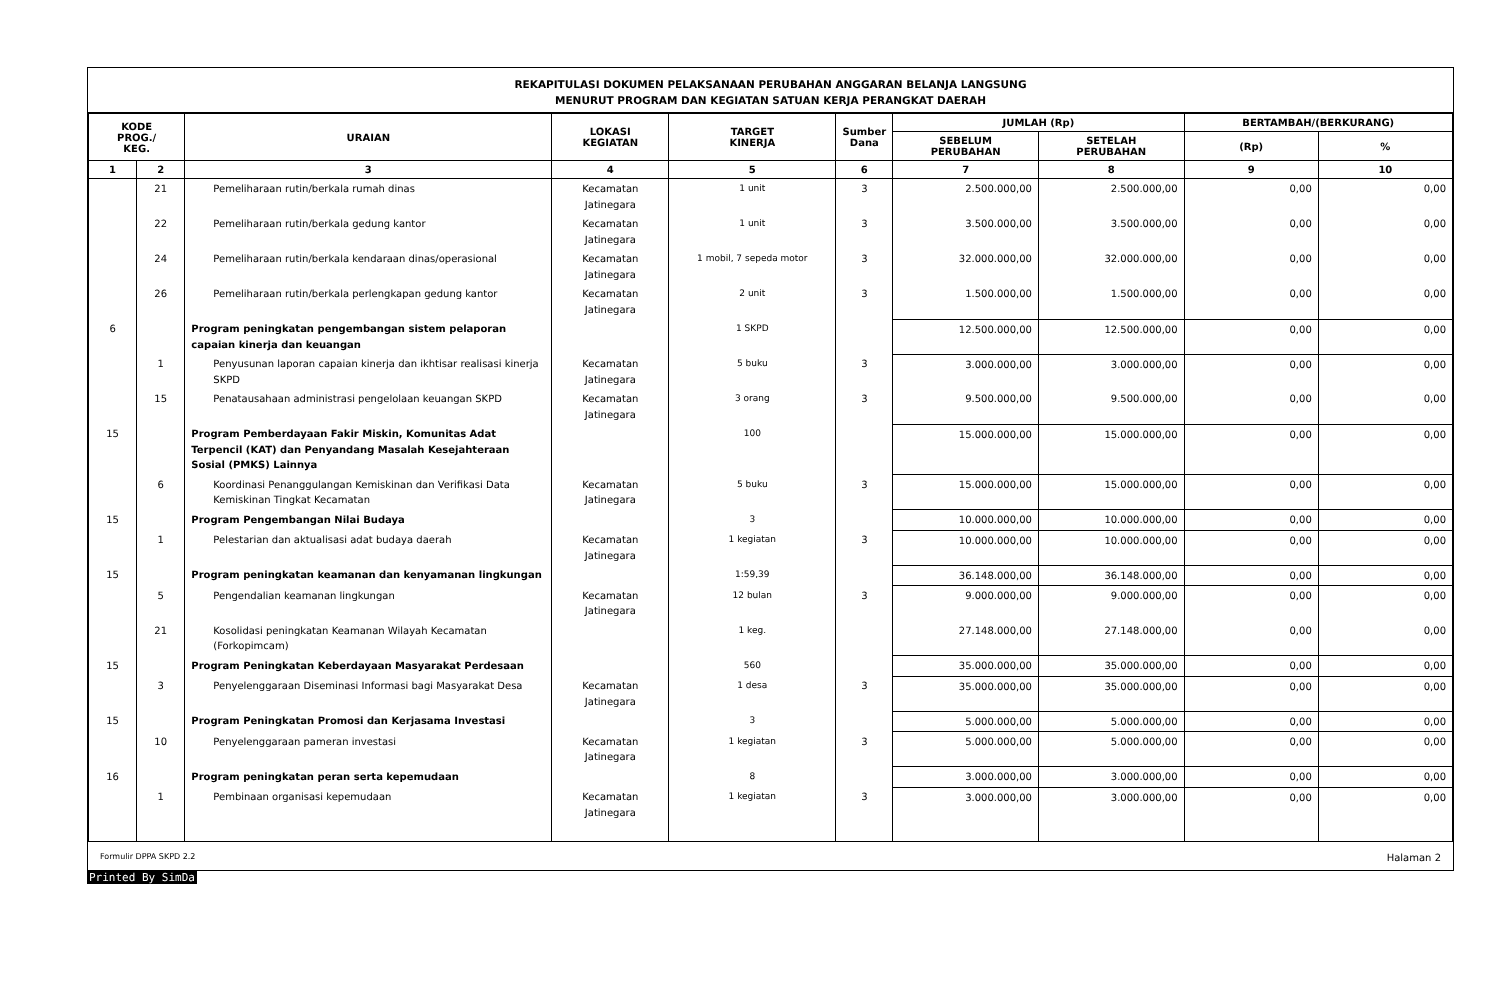REKAPITULASI DOKUMEN PELAKSANAAN PERUBAHAN ANGGARAN BELANJA LANGSUNG
MENURUT PROGRAM DAN KEGIATAN SATUAN KERJA PERANGKAT DAERAH
| KODE PROG./ KEG. | | URAIAN | LOKASI KEGIATAN | TARGET KINERJA | Sumber Dana | JUMLAH (Rp) | | BERTAMBAH/(BERKURANG) | |
| --- | --- | --- | --- | --- | --- | --- | --- | --- | --- |
| | | | | | | SEBELUM PERUBAHAN | SETELAH PERUBAHAN | (Rp) | % |
| 1 | 2 | 3 | 4 | 5 | 6 | 7 | 8 | 9 | 10 |
| | 21 | Pemeliharaan rutin/berkala rumah dinas | Kecamatan Jatinegara | 1 unit | 3 | 2.500.000,00 | 2.500.000,00 | 0,00 | 0,00 |
| | 22 | Pemeliharaan rutin/berkala gedung kantor | Kecamatan Jatinegara | 1 unit | 3 | 3.500.000,00 | 3.500.000,00 | 0,00 | 0,00 |
| | 24 | Pemeliharaan rutin/berkala kendaraan dinas/operasional | Kecamatan Jatinegara | 1 mobil, 7 sepeda motor | 3 | 32.000.000,00 | 32.000.000,00 | 0,00 | 0,00 |
| | 26 | Pemeliharaan rutin/berkala perlengkapan gedung kantor | Kecamatan Jatinegara | 2 unit | 3 | 1.500.000,00 | 1.500.000,00 | 0,00 | 0,00 |
| 6 | | Program peningkatan pengembangan sistem pelaporan capaian kinerja dan keuangan | | 1 SKPD | | 12.500.000,00 | 12.500.000,00 | 0,00 | 0,00 |
| | 1 | Penyusunan laporan capaian kinerja dan ikhtisar realisasi kinerja SKPD | Kecamatan Jatinegara | 5 buku | 3 | 3.000.000,00 | 3.000.000,00 | 0,00 | 0,00 |
| | 15 | Penatausahaan administrasi pengelolaan keuangan SKPD | Kecamatan Jatinegara | 3 orang | 3 | 9.500.000,00 | 9.500.000,00 | 0,00 | 0,00 |
| 15 | | Program Pemberdayaan Fakir Miskin, Komunitas Adat Terpencil (KAT) dan Penyandang Masalah Kesejahteraan Sosial (PMKS) Lainnya | | 100 | | 15.000.000,00 | 15.000.000,00 | 0,00 | 0,00 |
| | 6 | Koordinasi Penanggulangan Kemiskinan dan Verifikasi Data Kemiskinan Tingkat Kecamatan | Kecamatan Jatinegara | 5 buku | 3 | 15.000.000,00 | 15.000.000,00 | 0,00 | 0,00 |
| 15 | | Program Pengembangan Nilai Budaya | | 3 | | 10.000.000,00 | 10.000.000,00 | 0,00 | 0,00 |
| | 1 | Pelestarian dan aktualisasi adat budaya daerah | Kecamatan Jatinegara | 1 kegiatan | 3 | 10.000.000,00 | 10.000.000,00 | 0,00 | 0,00 |
| 15 | | Program peningkatan keamanan dan kenyamanan lingkungan | | 1:59,39 | | 36.148.000,00 | 36.148.000,00 | 0,00 | 0,00 |
| | 5 | Pengendalian keamanan lingkungan | Kecamatan Jatinegara | 12 bulan | 3 | 9.000.000,00 | 9.000.000,00 | 0,00 | 0,00 |
| | 21 | Kosolidasi peningkatan Keamanan Wilayah Kecamatan (Forkopimcam) | | 1 keg. | | 27.148.000,00 | 27.148.000,00 | 0,00 | 0,00 |
| 15 | | Program Peningkatan Keberdayaan Masyarakat Perdesaan | | 560 | | 35.000.000,00 | 35.000.000,00 | 0,00 | 0,00 |
| | 3 | Penyelenggaraan Diseminasi Informasi bagi Masyarakat Desa | Kecamatan Jatinegara | 1 desa | 3 | 35.000.000,00 | 35.000.000,00 | 0,00 | 0,00 |
| 15 | | Program Peningkatan Promosi dan Kerjasama Investasi | | 3 | | 5.000.000,00 | 5.000.000,00 | 0,00 | 0,00 |
| | 10 | Penyelenggaraan pameran investasi | Kecamatan Jatinegara | 1 kegiatan | 3 | 5.000.000,00 | 5.000.000,00 | 0,00 | 0,00 |
| 16 | | Program peningkatan peran serta kepemudaan | | 8 | | 3.000.000,00 | 3.000.000,00 | 0,00 | 0,00 |
| | 1 | Pembinaan organisasi kepemudaan | Kecamatan Jatinegara | 1 kegiatan | 3 | 3.000.000,00 | 3.000.000,00 | 0,00 | 0,00 |
Formulir DPPA SKPD 2.2 Halaman 2
Printed By SimDa